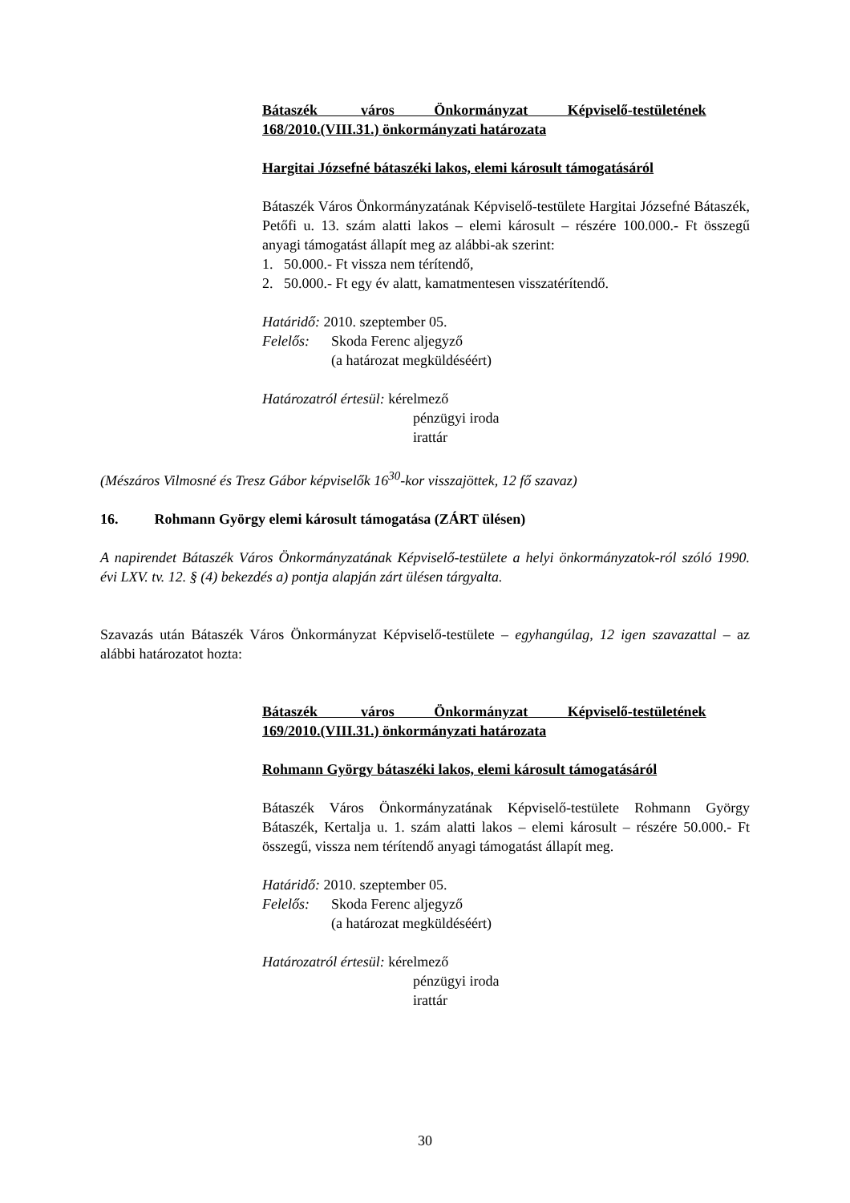Bátaszék város Önkormányzat Képviselő-testületének
168/2010.(VIII.31.) önkormányzati határozata
Hargitai Józsefné bátaszéki lakos, elemi károsult támogatásáról
Bátaszék Város Önkormányzatának Képviselő-testülete Hargitai Józsefné Bátaszék, Petőfi u. 13. szám alatti lakos – elemi károsult – részére 100.000.- Ft összegű anyagi támogatást állapít meg az alábbi-ak szerint:
1. 50.000.- Ft vissza nem térítendő,
2. 50.000.- Ft egy év alatt, kamatmentesen visszatérítendő.
Határidő: 2010. szeptember 05.
Felelős: Skoda Ferenc aljegyző
(a határozat megküldéséért)
Határozatról értesül: kérelmező
pénzügyi iroda
irattár
(Mészáros Vilmosné és Tresz Gábor képviselők 16<sup>30</sup>-kor visszajöttek, 12 fő szavaz)
16. Rohmann György elemi károsult támogatása (ZÁRT ülésen)
A napirendet Bátaszék Város Önkormányzatának Képviselő-testülete a helyi önkormányzatok-ról szóló 1990. évi LXV. tv. 12. § (4) bekezdés a) pontja alapján zárt ülésen tárgyalta.
Szavazás után Bátaszék Város Önkormányzat Képviselő-testülete – egyhangúlag, 12 igen szavazattal – az alábbi határozatot hozta:
Bátaszék város Önkormányzat Képviselő-testületének
169/2010.(VIII.31.) önkormányzati határozata
Rohmann György bátaszéki lakos, elemi károsult támogatásáról
Bátaszék Város Önkormányzatának Képviselő-testülete Rohmann György Bátaszék, Kertalja u. 1. szám alatti lakos – elemi károsult – részére 50.000.- Ft összegű, vissza nem térítendő anyagi támogatást állapít meg.
Határidő: 2010. szeptember 05.
Felelős: Skoda Ferenc aljegyző
(a határozat megküldéséért)
Határozatról értesül: kérelmező
pénzügyi iroda
irattár
30